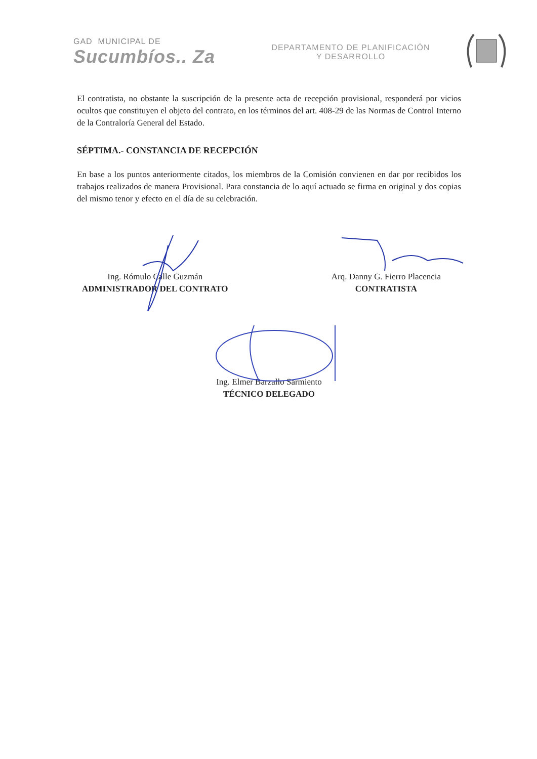GAD MUNICIPAL DE
Sucumbíos.. Za
DEPARTAMENTO DE PLANIFICACIÓN
Y DESARROLLO
El contratista, no obstante la suscripción de la presente acta de recepción provisional, responderá por vicios ocultos que constituyen el objeto del contrato, en los términos del art. 408-29 de las Normas de Control Interno de la Contraloría General del Estado.
SÉPTIMA.- CONSTANCIA DE RECEPCIÓN
En base a los puntos anteriormente citados, los miembros de la Comisión convienen en dar por recibidos los trabajos realizados de manera Provisional. Para constancia de lo aquí actuado se firma en original y dos copias del mismo tenor y efecto en el día de su celebración.
Ing. Rómulo Calle Guzmán
ADMINISTRADOR DEL CONTRATO
Arq. Danny G. Fierro Placencia
CONTRATISTA
Ing. Elmer Barzallo Sarmiento
TÉCNICO DELEGADO